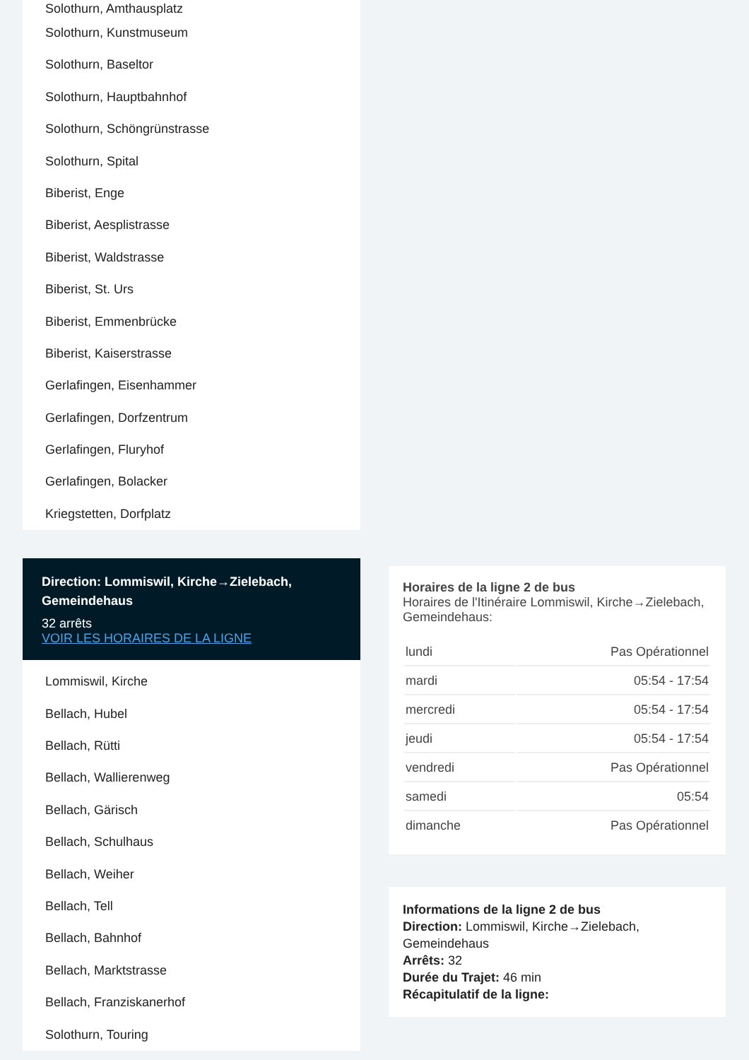Solothurn, Amthausplatz
Solothurn, Kunstmuseum
Solothurn, Baseltor
Solothurn, Hauptbahnhof
Solothurn, Schöngrünstrasse
Solothurn, Spital
Biberist, Enge
Biberist, Aesplistrasse
Biberist, Waldstrasse
Biberist, St. Urs
Biberist, Emmenbrücke
Biberist, Kaiserstrasse
Gerlafingen, Eisenhammer
Gerlafingen, Dorfzentrum
Gerlafingen, Fluryhof
Gerlafingen, Bolacker
Kriegstetten, Dorfplatz
Direction: Lommiswil, Kirche→Zielebach, Gemeindehaus
32 arrêts
VOIR LES HORAIRES DE LA LIGNE
Lommiswil, Kirche
Bellach, Hubel
Bellach, Rütti
Bellach, Wallierenweg
Bellach, Gärisch
Bellach, Schulhaus
Bellach, Weiher
Bellach, Tell
Bellach, Bahnhof
Bellach, Marktstrasse
Bellach, Franziskanerhof
Solothurn, Touring
Horaires de la ligne 2 de bus
Horaires de l'Itinéraire Lommiswil, Kirche→Zielebach, Gemeindehaus:
| lundi | Pas Opérationnel |
| mardi | 05:54 - 17:54 |
| mercredi | 05:54 - 17:54 |
| jeudi | 05:54 - 17:54 |
| vendredi | Pas Opérationnel |
| samedi | 05:54 |
| dimanche | Pas Opérationnel |
Informations de la ligne 2 de bus
Direction: Lommiswil, Kirche→Zielebach, Gemeindehaus
Arrêts: 32
Durée du Trajet: 46 min
Récapitulatif de la ligne: